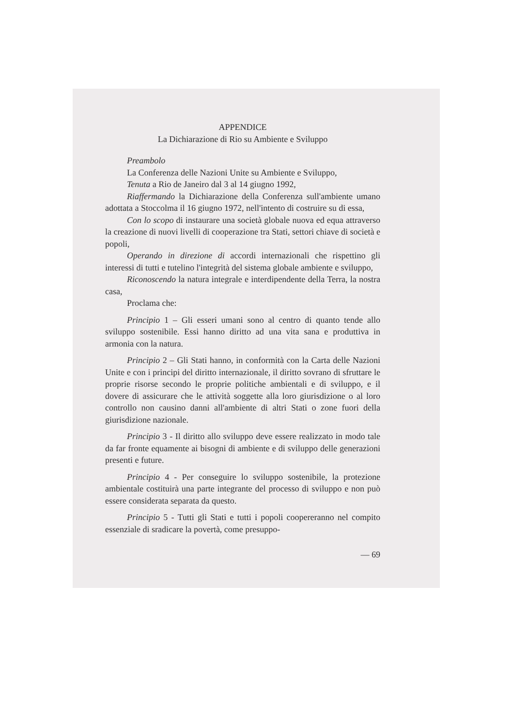APPENDICE
La Dichiarazione di Rio su Ambiente e Sviluppo
Preambolo
La Conferenza delle Nazioni Unite su Ambiente e Sviluppo,
Tenuta a Rio de Janeiro dal 3 al 14 giugno 1992,
Riaffermando la Dichiarazione della Conferenza sull'ambiente umano adottata a Stoccolma il 16 giugno 1972, nell'intento di costruire su di essa,
Con lo scopo di instaurare una società globale nuova ed equa attraverso la creazione di nuovi livelli di cooperazione tra Stati, settori chiave di società e popoli,
Operando in direzione di accordi internazionali che rispettino gli interessi di tutti e tutelino l'integrità del sistema globale ambiente e sviluppo,
Riconoscendo la natura integrale e interdipendente della Terra, la nostra casa,
Proclama che:
Principio 1 – Gli esseri umani sono al centro di quanto tende allo sviluppo sostenibile. Essi hanno diritto ad una vita sana e produttiva in armonia con la natura.
Principio 2 – Gli Stati hanno, in conformità con la Carta delle Nazioni Unite e con i principi del diritto internazionale, il diritto sovrano di sfruttare le proprie risorse secondo le proprie politiche ambientali e di sviluppo, e il dovere di assicurare che le attività soggette alla loro giurisdizione o al loro controllo non causino danni all'ambiente di altri Stati o zone fuori della giurisdizione nazionale.
Principio 3 - Il diritto allo sviluppo deve essere realizzato in modo tale da far fronte equamente ai bisogni di ambiente e di sviluppo delle generazioni presenti e future.
Principio 4 - Per conseguire lo sviluppo sostenibile, la protezione ambientale costituirà una parte integrante del processo di sviluppo e non può essere considerata separata da questo.
Principio 5 - Tutti gli Stati e tutti i popoli coopereranno nel compito essenziale di sradicare la povertà, come presuppo-
— 69